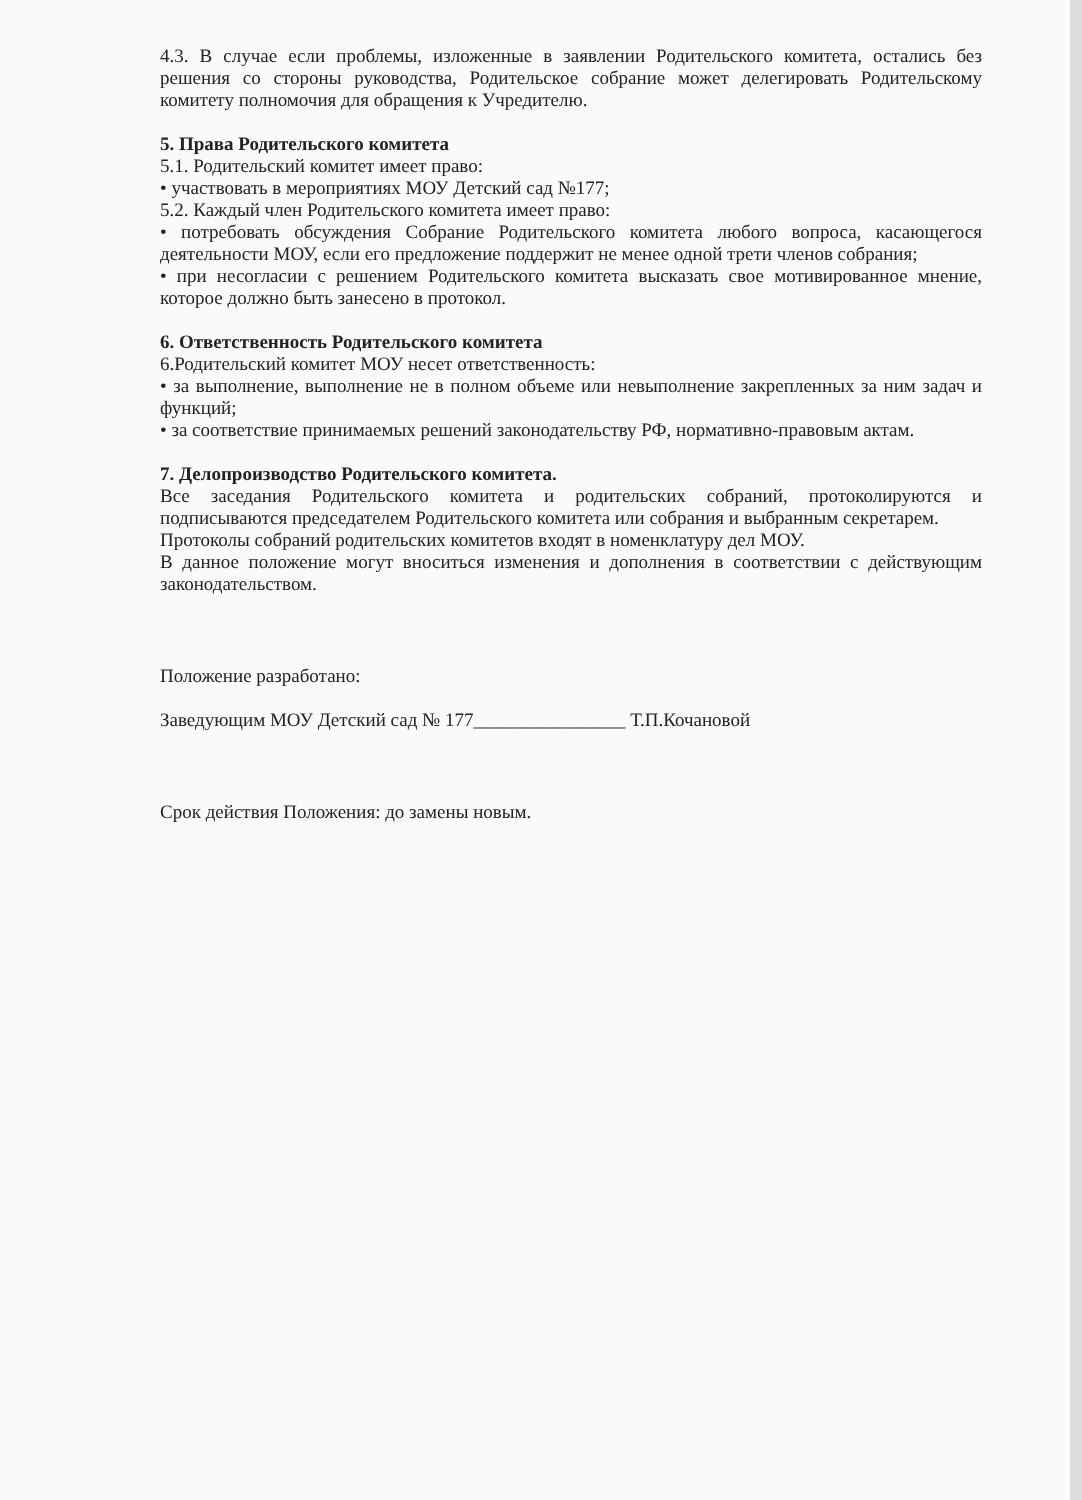4.3. В случае если проблемы, изложенные в заявлении Родительского комитета, остались без решения со стороны руководства, Родительское собрание может делегировать Родительскому комитету полномочия для обращения к Учредителю.
5. Права Родительского комитета
5.1. Родительский комитет имеет право:
• участвовать в мероприятиях МОУ Детский сад №177;
5.2. Каждый член Родительского комитета имеет право:
• потребовать обсуждения Собрание Родительского комитета любого вопроса, касающегося деятельности МОУ, если его предложение поддержит не менее одной трети членов собрания;
• при несогласии с решением Родительского комитета высказать свое мотивированное мнение, которое должно быть занесено в протокол.
6. Ответственность Родительского комитета
6.Родительский комитет МОУ несет ответственность:
• за выполнение, выполнение не в полном объеме или невыполнение закрепленных за ним задач и функций;
• за соответствие принимаемых решений законодательству РФ, нормативно-правовым актам.
7. Делопроизводство Родительского комитета.
Все заседания Родительского комитета и родительских собраний, протоколируются и подписываются председателем Родительского комитета или собрания и выбранным секретарем.
Протоколы собраний родительских комитетов входят в номенклатуру дел МОУ.
В данное положение могут вноситься изменения и дополнения в соответствии с действующим законодательством.
Положение разработано:
Заведующим МОУ Детский сад № 177________________ Т.П.Кочановой
Срок действия Положения: до замены новым.